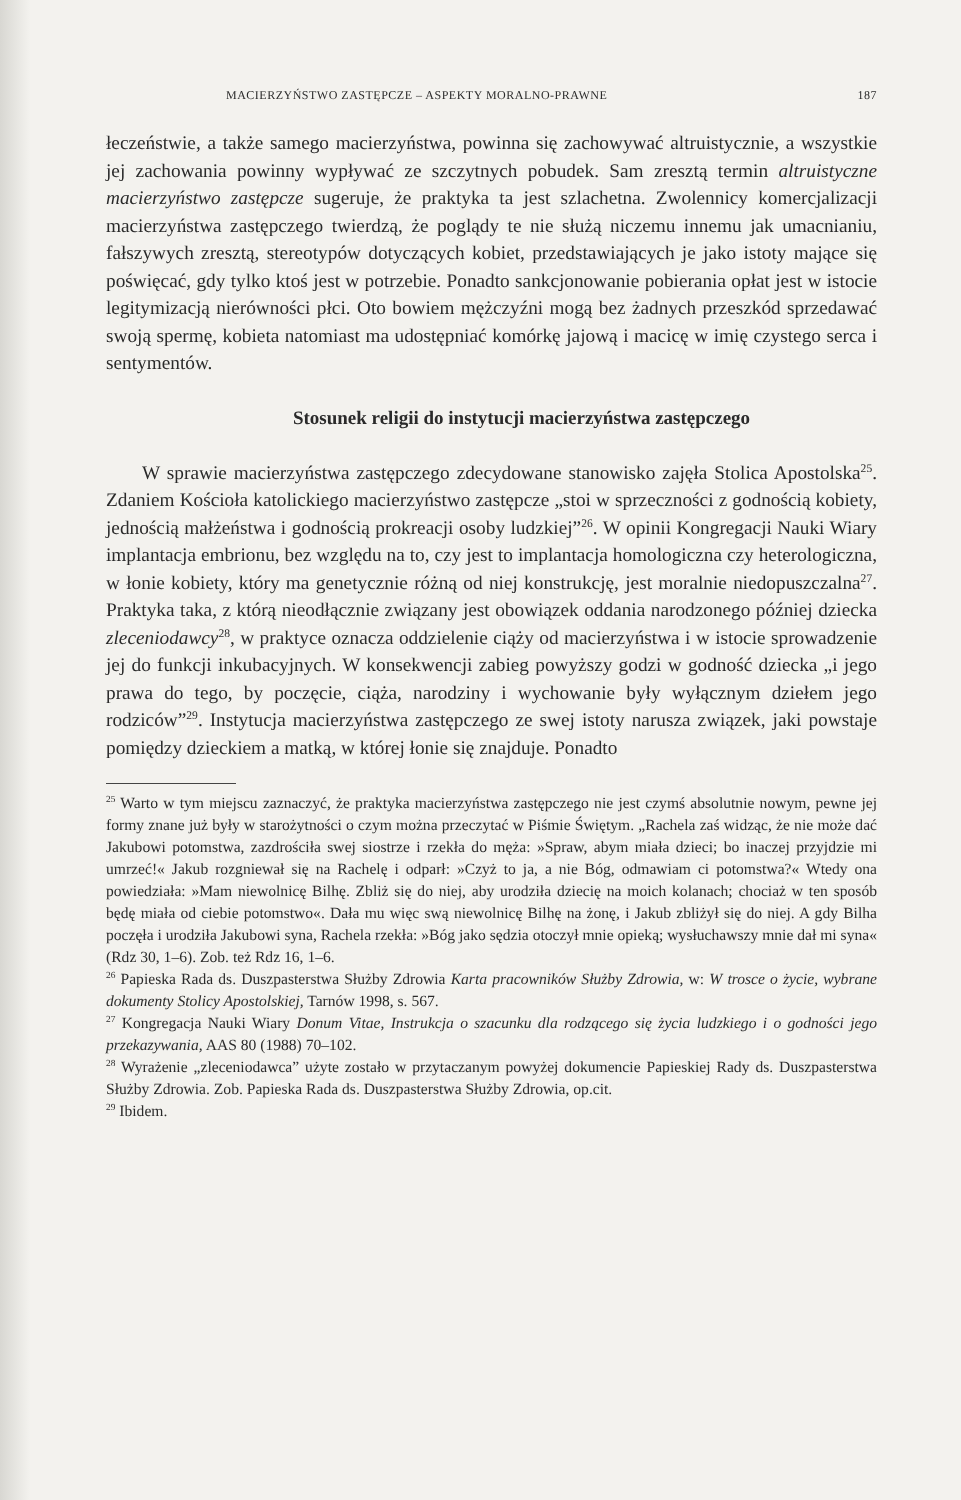MACIERZYŃSTWO ZASTĘPCZE – ASPEKTY MORALNO-PRAWNE 187
łeczeństwie, a także samego macierzyństwa, powinna się zachowywać altruistycznie, a wszystkie jej zachowania powinny wypływać ze szczytnych pobudek. Sam zresztą termin altruistyczne macierzyństwo zastępcze sugeruje, że praktyka ta jest szlachetna. Zwolennicy komercjalizacji macierzyństwa zastępczego twierdzą, że poglądy te nie służą niczemu innemu jak umacnianiu, fałszywych zresztą, stereotypów dotyczących kobiet, przedstawiających je jako istoty mające się poświęcać, gdy tylko ktoś jest w potrzebie. Ponadto sankcjonowanie pobierania opłat jest w istocie legitymizacją nierówności płci. Oto bowiem mężczyźni mogą bez żadnych przeszkód sprzedawać swoją spermę, kobieta natomiast ma udostępniać komórkę jajową i macicę w imię czystego serca i sentymentów.
Stosunek religii do instytucji macierzyństwa zastępczego
W sprawie macierzyństwa zastępczego zdecydowane stanowisko zajęła Stolica Apostolska<sup>25</sup>. Zdaniem Kościoła katolickiego macierzyństwo zastępcze „stoi w sprzeczności z godnością kobiety, jednością małżeństwa i godnością prokreacji osoby ludzkiej”<sup>26</sup>. W opinii Kongregacji Nauki Wiary implantacja embrionu, bez względu na to, czy jest to implantacja homologiczna czy heterologiczna, w łonie kobiety, który ma genetycznie różną od niej konstrukcję, jest moralnie niedopuszczalna<sup>27</sup>. Praktyka taka, z którą nieodłącznie związany jest obowiązek oddania narodzonego później dziecka zleceniodawcy<sup>28</sup>, w praktyce oznacza oddzielenie ciąży od macierzyństwa i w istocie sprowadzenie jej do funkcji inkubacyjnych. W konsekwencji zabieg powyższy godzi w godność dziecka „i jego prawa do tego, by poczęcie, ciąża, narodziny i wychowanie były wyłącznym dziełem jego rodziców”<sup>29</sup>. Instytucja macierzyństwa zastępczego ze swej istoty narusza związek, jaki powstaje pomiędzy dzieckiem a matką, w której łonie się znajduje. Ponadto
<sup>25</sup> Warto w tym miejscu zaznaczyć, że praktyka macierzyństwa zastępczego nie jest czymś absolutnie nowym, pewne jej formy znane już były w starożytności o czym można przeczytać w Piśmie Świętym. „Rachela zaś widząc, że nie może dać Jakubowi potomstwa, zazdrościła swej siostrze i rzekła do męża: »Spraw, abym miała dzieci; bo inaczej przyjdzie mi umrzeć!« Jakub rozgniewał się na Rachelę i odparł: »Czyż to ja, a nie Bóg, odmawiam ci potomstwa?« Wtedy ona powiedziała: »Mam niewolnicę Bilhę. Zbliż się do niej, aby urodziła dziecię na moich kolanach; chociaż w ten sposób będę miała od ciebie potomstwo«. Dała mu więc swą niewolnicę Bilhę na żonę, i Jakub zbliżył się do niej. A gdy Bilha poczęła i urodziła Jakubowi syna, Rachela rzekła: »Bóg jako sędzia otoczył mnie opieką; wysłuchawszy mnie dał mi syna« (Rdz 30, 1–6). Zob. też Rdz 16, 1–6.
<sup>26</sup> Papieska Rada ds. Duszpasterstwa Służby Zdrowia Karta pracowników Służby Zdrowia, w: W trosce o życie, wybrane dokumenty Stolicy Apostolskiej, Tarnów 1998, s. 567.
<sup>27</sup> Kongregacja Nauki Wiary Donum Vitae, Instrukcja o szacunku dla rodzącego się życia ludzkiego i o godności jego przekazywania, AAS 80 (1988) 70–102.
<sup>28</sup> Wyrażenie „zleceniodawca” użyte zostało w przytaczanym powyżej dokumencie Papieskiej Rady ds. Duszpasterstwa Służby Zdrowia. Zob. Papieska Rada ds. Duszpasterstwa Służby Zdrowia, op.cit.
<sup>29</sup> Ibidem.